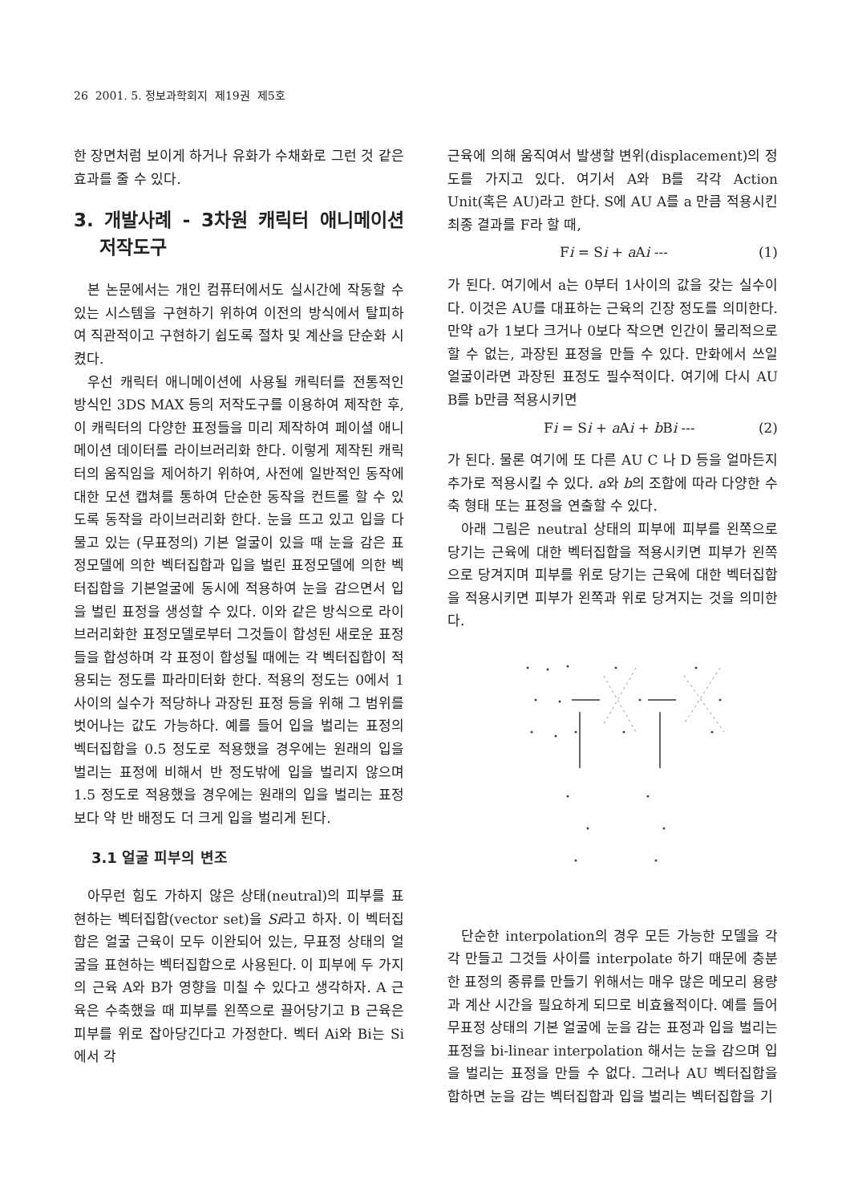26 2001. 5. 정보과학회지 제19권 제5호
한 장면처럼 보이게 하거나 유화가 수채화로 그런 것 같은 효과를 줄 수 있다.
3. 개발사례 - 3차원 캐릭터 애니메이션 저작도구
본 논문에서는 개인 컴퓨터에서도 실시간에 작동할 수 있는 시스템을 구현하기 위하여 이전의 방식에서 탈피하여 직관적이고 구현하기 쉽도록 절차 및 계산을 단순화 시켰다.
우선 캐릭터 애니메이션에 사용될 캐릭터를 전통적인 방식인 3DS MAX 등의 저작도구를 이용하여 제작한 후, 이 캐릭터의 다양한 표정들을 미리 제작하여 페이셜 애니메이션 데이터를 라이브러리화 한다. 이렇게 제작된 캐릭터의 움직임을 제어하기 위하여, 사전에 일반적인 동작에 대한 모션 캡쳐를 통하여 단순한 동작을 컨트롤 할 수 있도록 동작을 라이브러리화 한다. 눈을 뜨고 있고 입을 다물고 있는 (무표정의) 기본 얼굴이 있을 때 눈을 감은 표정모델에 의한 벡터집합과 입을 벌린 표정모델에 의한 벡터집합을 기본얼굴에 동시에 적용하여 눈을 감으면서 입을 벌린 표정을 생성할 수 있다. 이와 같은 방식으로 라이브러리화한 표정모델로부터 그것들이 합성된 새로운 표정들을 합성하며 각 표정이 합성될 때에는 각 벡터집합이 적용되는 정도를 파라미터화 한다. 적용의 정도는 0에서 1사이의 실수가 적당하나 과장된 표정 등을 위해 그 범위를 벗어나는 값도 가능하다. 예를 들어 입을 벌리는 표정의 벡터집합을 0.5 정도로 적용했을 경우에는 원래의 입을 벌리는 표정에 비해서 반 정도밖에 입을 벌리지 않으며 1.5 정도로 적용했을 경우에는 원래의 입을 벌리는 표정보다 약 반 배정도 더 크게 입을 벌리게 된다.
3.1 얼굴 피부의 변조
아무런 힘도 가하지 않은 상태(neutral)의 피부를 표현하는 벡터집합(vector set)을 Si라고 하자. 이 벡터집합은 얼굴 근육이 모두 이완되어 있는, 무표정 상태의 얼굴을 표현하는 벡터집합으로 사용된다. 이 피부에 두 가지의 근육 A와 B가 영향을 미칠 수 있다고 생각하자. A 근육은 수축했을 때 피부를 왼쪽으로 끌어당기고 B 근육은 피부를 위로 잡아당긴다고 가정한다. 벡터 Ai와 Bi는 Si에서 각
근육에 의해 움직여서 발생할 변위(displacement)의 정도를 가지고 있다. 여기서 A와 B를 각각 Action Unit(혹은 AU)라고 한다. S에 AU A를 a 만큼 적용시킨 최종 결과를 F라 할 때,
Fi = Si + a Ai --- (1)
가 된다. 여기에서 a는 0부터 1사이의 값을 갖는 실수이다. 이것은 AU를 대표하는 근육의 긴장 정도를 의미한다. 만약 a가 1보다 크거나 0보다 작으면 인간이 물리적으로 할 수 없는, 과장된 표정을 만들 수 있다. 만화에서 쓰일 얼굴이라면 과장된 표정도 필수적이다. 여기에 다시 AU B를 b만큼 적용시키면
Fi = Si + a Ai + b Bi --- (2)
가 된다. 물론 여기에 또 다른 AU C 나 D 등을 얼마든지 추가로 적용시킬 수 있다. a와 b의 조합에 따라 다양한 수축 형태 또는 표정을 연출할 수 있다.
아래 그림은 neutral 상태의 피부에 피부를 왼쪽으로 당기는 근육에 대한 벡터집합을 적용시키면 피부가 왼쪽으로 당겨지며 피부를 위로 당기는 근육에 대한 벡터집합을 적용시키면 피부가 왼쪽과 위로 당겨지는 것을 의미한다.
단순한 interpolation의 경우 모든 가능한 모델을 각각 만들고 그것들 사이를 interpolate 하기 때문에 충분한 표정의 종류를 만들기 위해서는 매우 많은 메모리 용량과 계산 시간을 필요하게 되므로 비효율적이다. 예를 들어 무표정 상태의 기본 얼굴에 눈을 감는 표정과 입을 벌리는 표정을 bi-linear interpolation 해서는 눈을 감으며 입을 벌리는 표정을 만들 수 없다. 그러나 AU 벡터집합을 합하면 눈을 감는 벡터집합과 입을 벌리는 벡터집합을 기